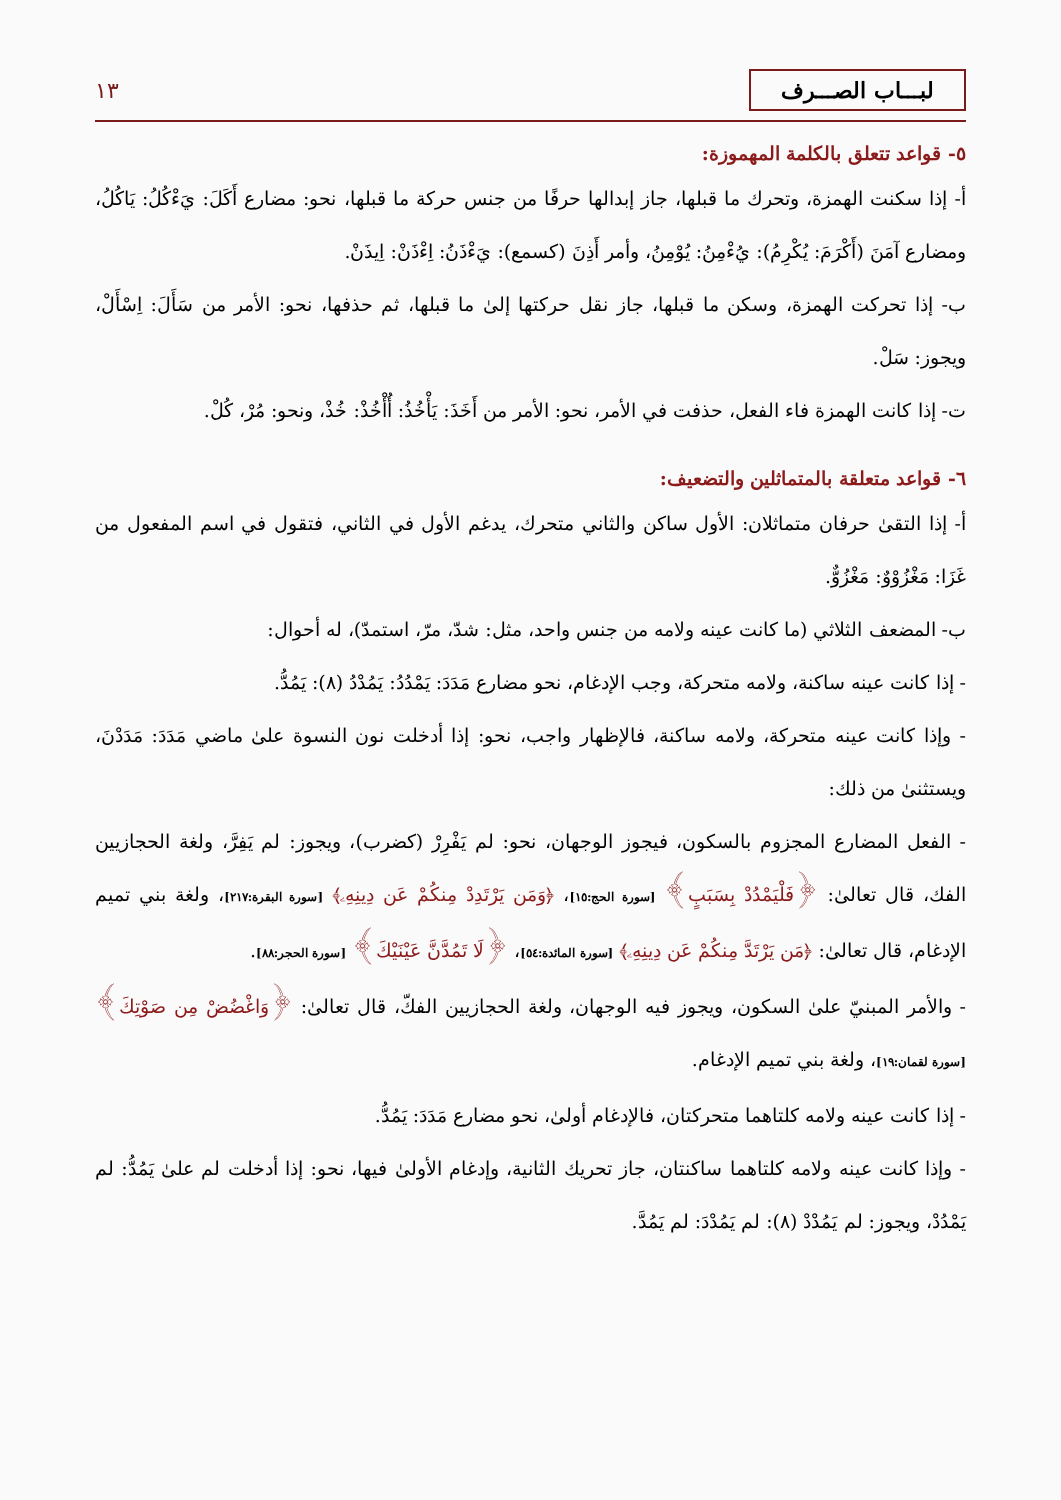لبـــاب الصـــرف ١٣
٥- قواعد تتعلق بالكلمة المهموزة:
أ- إذا سكنت الهمزة، وتحرك ما قبلها، جاز إبدالها حرفًا من جنس حركة ما قبلها، نحو: مضارع أَكَلَ: يَءْكُلُ: يَاكُلُ، ومضارع آمَنَ (أَكْرَمَ: يُكْرِمُ): يُءْمِنُ: يُوْمِنُ، وأمر أَذِنَ (كسمع): يَءْذَنُ: اِءْذَنْ: اِيذَنْ.
ب- إذا تحركت الهمزة، وسكن ما قبلها، جاز نقل حركتها إلىٰ ما قبلها، ثم حذفها، نحو: الأمر من سَأَلَ: اِسْأَلْ، ويجوز: سَلْ.
ت- إذا كانت الهمزة فاء الفعل، حذفت في الأمر، نحو: الأمر من أَخَذَ: يَأْخُذُ: أُأْخُذْ: خُذْ، ونحو: مُرْ، كُلْ.
٦- قواعد متعلقة بالمتماثلين والتضعيف:
أ- إذا التقىٰ حرفان متماثلان: الأول ساكن والثاني متحرك، يدغم الأول في الثاني، فتقول في اسم المفعول من غَزَا: مَغْزُوْوٌ: مَغْزُوٌّ.
ب- المضعف الثلاثي (ما كانت عينه ولامه من جنس واحد، مثل: شدّ، مرّ، استمدّ)، له أحوال:
- إذا كانت عينه ساكنة، ولامه متحركة، وجب الإدغام، نحو مضارع مَدَدَ: يَمْدُدُ: يَمُدْدُ (٨): يَمُدُّ.
- وإذا كانت عينه متحركة، ولامه ساكنة، فالإظهار واجب، نحو: إذا أدخلت نون النسوة علىٰ ماضي مَدَدَ: مَدَدْنَ، ويستثنىٰ من ذلك:
- الفعل المضارع المجزوم بالسكون، فيجوز الوجهان، نحو: لم يَفْرِرْ (كضرب)، ويجوز: لم يَفِرَّ، ولغة الحجازيين الفك، قال تعالىٰ: ﴿فَلْيَمْدُدْ بِسَبَبٍ﴾ [سورة الحج:١٥]، ﴿وَمَن يَرْتَدِدْ مِنكُمْ عَن دِينِهِۦ﴾ [سورة البقرة:٢١٧]، ولغة بني تميم الإدغام، قال تعالىٰ: ﴿مَن يَرْتَدَّ مِنكُمْ عَن دِينِهِۦ﴾ [سورة المائدة:٥٤]، ﴿لَا تَمُدَّنَّ عَيْنَيْكَ﴾ [سورة الحجر:٨٨].
- والأمر المبنيّ علىٰ السكون، ويجوز فيه الوجهان، ولغة الحجازيين الفكّ، قال تعالىٰ: ﴿وَاغْضُضْ مِن صَوْتِكَ﴾ [سورة لقمان:١٩]، ولغة بني تميم الإدغام.
- إذا كانت عينه ولامه كلتاهما متحركتان، فالإدغام أولىٰ، نحو مضارع مَدَدَ: يَمُدُّ.
- وإذا كانت عينه ولامه كلتاهما ساكنتان، جاز تحريك الثانية، وإدغام الأولىٰ فيها، نحو: إذا أدخلت لم علىٰ يَمُدُّ: لم يَمْدُدْ، ويجوز: لم يَمُدْدْ (٨): لم يَمُدْدَ: لم يَمُدَّ.